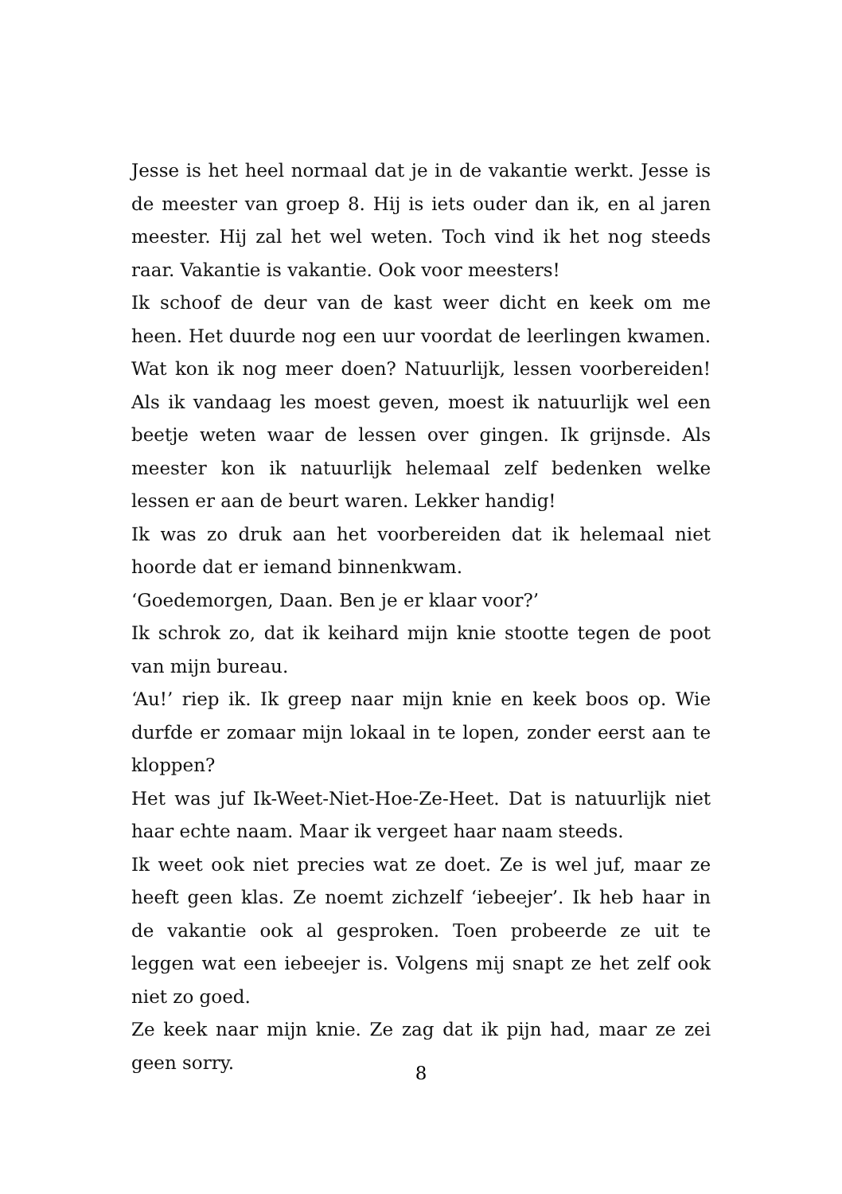Jesse is het heel normaal dat je in de vakantie werkt. Jesse is de meester van groep 8. Hij is iets ouder dan ik, en al jaren meester. Hij zal het wel weten. Toch vind ik het nog steeds raar. Vakantie is vakantie. Ook voor meesters!
Ik schoof de deur van de kast weer dicht en keek om me heen. Het duurde nog een uur voordat de leerlingen kwamen. Wat kon ik nog meer doen? Natuurlijk, lessen voorbereiden! Als ik vandaag les moest geven, moest ik natuurlijk wel een beetje weten waar de lessen over gingen. Ik grijnsde. Als meester kon ik natuurlijk helemaal zelf bedenken welke lessen er aan de beurt waren. Lekker handig!
Ik was zo druk aan het voorbereiden dat ik helemaal niet hoorde dat er iemand binnenkwam.
‘Goedemorgen, Daan. Ben je er klaar voor?’
Ik schrok zo, dat ik keihard mijn knie stootte tegen de poot van mijn bureau.
‘Au!’ riep ik. Ik greep naar mijn knie en keek boos op. Wie durfde er zomaar mijn lokaal in te lopen, zonder eerst aan te kloppen?
Het was juf Ik-Weet-Niet-Hoe-Ze-Heet. Dat is natuurlijk niet haar echte naam. Maar ik vergeet haar naam steeds.
Ik weet ook niet precies wat ze doet. Ze is wel juf, maar ze heeft geen klas. Ze noemt zichzelf ‘iebeejer’. Ik heb haar in de vakantie ook al gesproken. Toen probeerde ze uit te leggen wat een iebeejer is. Volgens mij snapt ze het zelf ook niet zo goed.
Ze keek naar mijn knie. Ze zag dat ik pijn had, maar ze zei geen sorry.
8